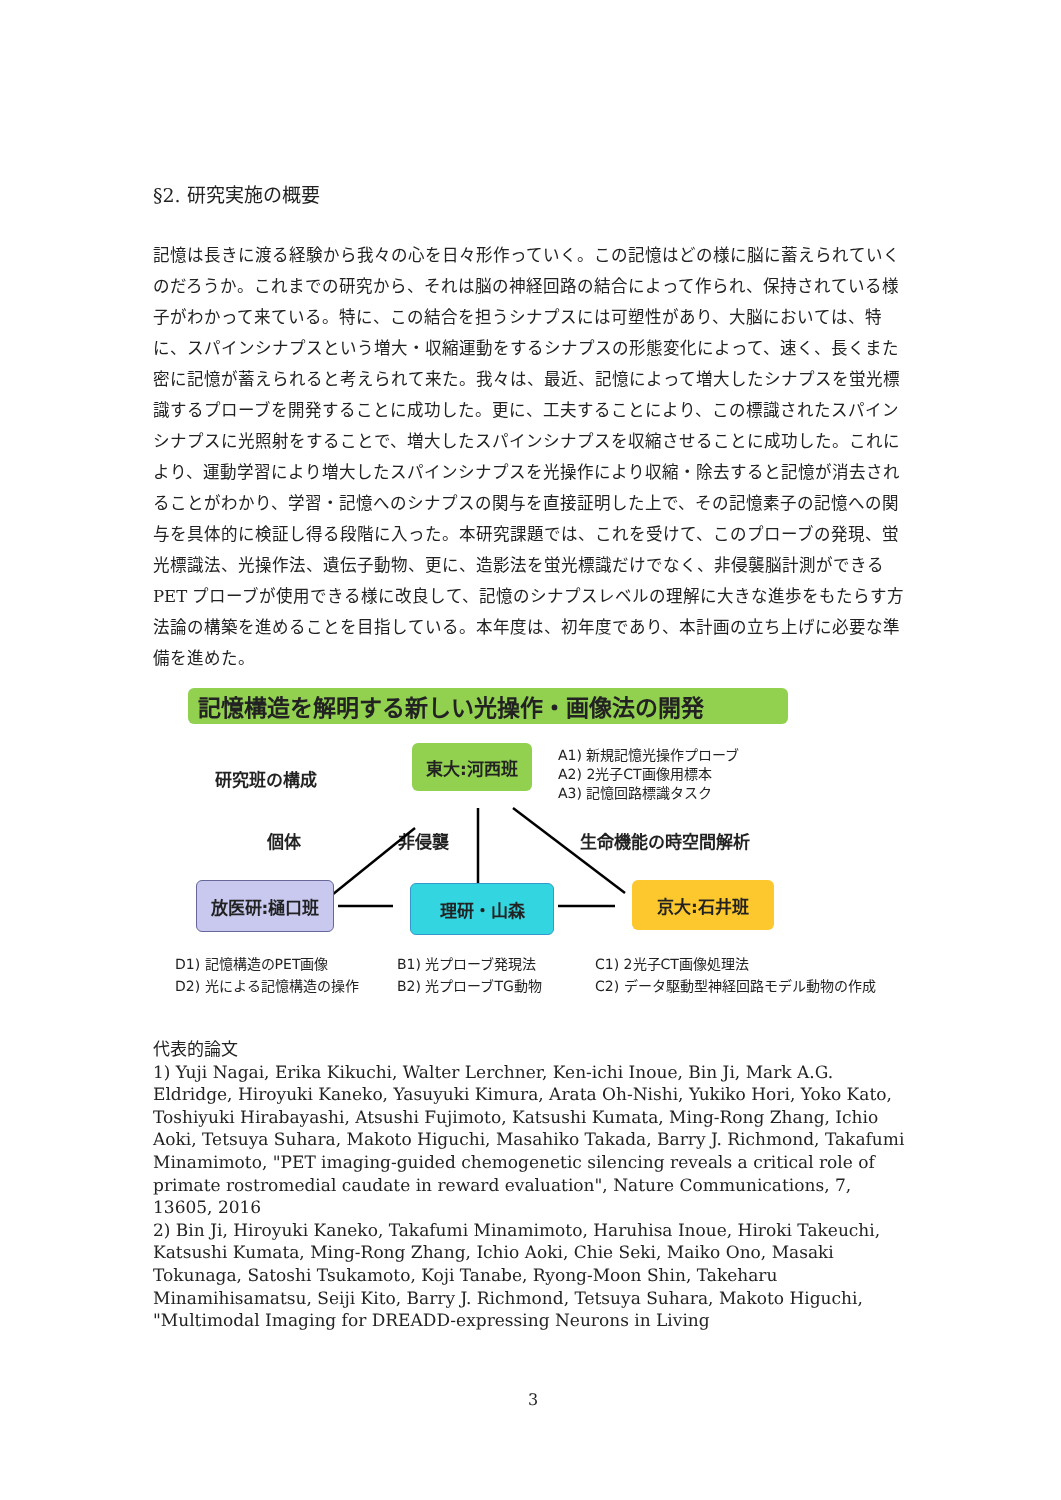§2. 研究実施の概要
記憶は長きに渡る経験から我々の心を日々形作っていく。この記憶はどの様に脳に蓄えられていくのだろうか。これまでの研究から、それは脳の神経回路の結合によって作られ、保持されている様子がわかって来ている。特に、この結合を担うシナプスには可塑性があり、大脳においては、特に、スパインシナプスという増大・収縮運動をするシナプスの形態変化によって、速く、長くまた密に記憶が蓄えられると考えられて来た。我々は、最近、記憶によって増大したシナプスを蛍光標識するプローブを開発することに成功した。更に、工夫することにより、この標識されたスパインシナプスに光照射をすることで、増大したスパインシナプスを収縮させることに成功した。これにより、運動学習により増大したスパインシナプスを光操作により収縮・除去すると記憶が消去されることがわかり、学習・記憶へのシナプスの関与を直接証明した上で、その記憶素子の記憶への関与を具体的に検証し得る段階に入った。本研究課題では、これを受けて、このプローブの発現、蛍光標識法、光操作法、遺伝子動物、更に、造影法を蛍光標識だけでなく、非侵襲脳計測ができる PET プローブが使用できる様に改良して、記憶のシナプスレベルの理解に大きな進歩をもたらす方法論の構築を進めることを目指している。本年度は、初年度であり、本計画の立ち上げに必要な準備を進めた。
記憶構造を解明する新しい光操作・画像法の開発
研究班の構成
東大:河西班
A1) 新規記憶光操作プローブ
A2) 2光子CT画像用標本
A3) 記憶回路標識タスク
個体 非侵襲 生命機能の時空間解析
放医研:樋口班 理研・山森 京大:石井班
D1) 記憶構造のPET画像
D2) 光による記憶構造の操作
B1) 光プローブ発現法
B2) 光プローブTG動物
C1) 2光子CT画像処理法
C2) データ駆動型神経回路モデル動物の作成
代表的論文
1) Yuji Nagai, Erika Kikuchi, Walter Lerchner, Ken-ichi Inoue, Bin Ji, Mark A.G. Eldridge, Hiroyuki Kaneko, Yasuyuki Kimura, Arata Oh-Nishi, Yukiko Hori, Yoko Kato, Toshiyuki Hirabayashi, Atsushi Fujimoto, Katsushi Kumata, Ming-Rong Zhang, Ichio Aoki, Tetsuya Suhara, Makoto Higuchi, Masahiko Takada, Barry J. Richmond, Takafumi Minamimoto, "PET imaging-guided chemogenetic silencing reveals a critical role of primate rostromedial caudate in reward evaluation", Nature Communications, 7, 13605, 2016
2) Bin Ji, Hiroyuki Kaneko, Takafumi Minamimoto, Haruhisa Inoue, Hiroki Takeuchi, Katsushi Kumata, Ming-Rong Zhang, Ichio Aoki, Chie Seki, Maiko Ono, Masaki Tokunaga, Satoshi Tsukamoto, Koji Tanabe, Ryong-Moon Shin, Takeharu Minamihisamatsu, Seiji Kito, Barry J. Richmond, Tetsuya Suhara, Makoto Higuchi, "Multimodal Imaging for DREADD-expressing Neurons in Living
3